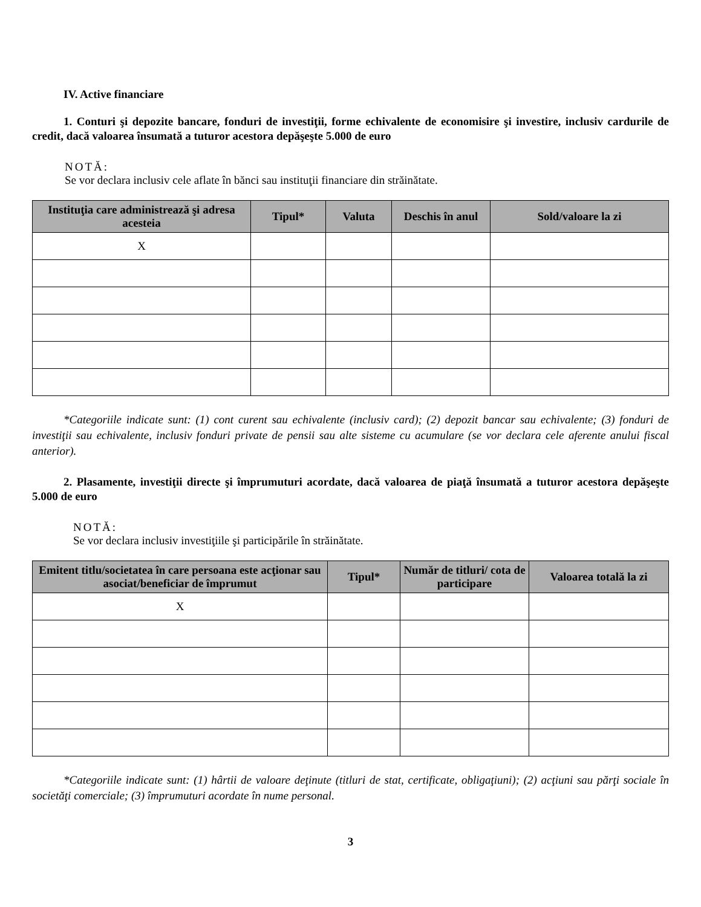IV. Active financiare
1. Conturi şi depozite bancare, fonduri de investiţii, forme echivalente de economisire şi investire, inclusiv cardurile de credit, dacă valoarea însumată a tuturor acestora depăşeşte 5.000 de euro
NOTĂ:
Se vor declara inclusiv cele aflate în bănci sau instituţii financiare din străinătate.
| Instituţia care administrează şi adresa acesteia | Tipul* | Valuta | Deschis în anul | Sold/valoare la zi |
| --- | --- | --- | --- | --- |
| X | | | | |
*Categoriile indicate sunt: (1) cont curent sau echivalente (inclusiv card); (2) depozit bancar sau echivalente; (3) fonduri de investiţii sau echivalente, inclusiv fonduri private de pensii sau alte sisteme cu acumulare (se vor declara cele aferente anului fiscal anterior).
2. Plasamente, investiţii directe şi împrumuturi acordate, dacă valoarea de piaţă însumată a tuturor acestora depăşeşte 5.000 de euro
NOTĂ:
Se vor declara inclusiv investiţiile şi participările în străinătate.
| Emitent titlu/societatea în care persoana este acţionar sau asociat/beneficiar de împrumut | Tipul* | Număr de titluri/ cota de participare | Valoarea totală la zi |
| --- | --- | --- | --- |
| X | | | |
*Categoriile indicate sunt: (1) hârtii de valoare deţinute (titluri de stat, certificate, obligaţiuni); (2) acţiuni sau părţi sociale în societăţi comerciale; (3) împrumuturi acordate în nume personal.
3